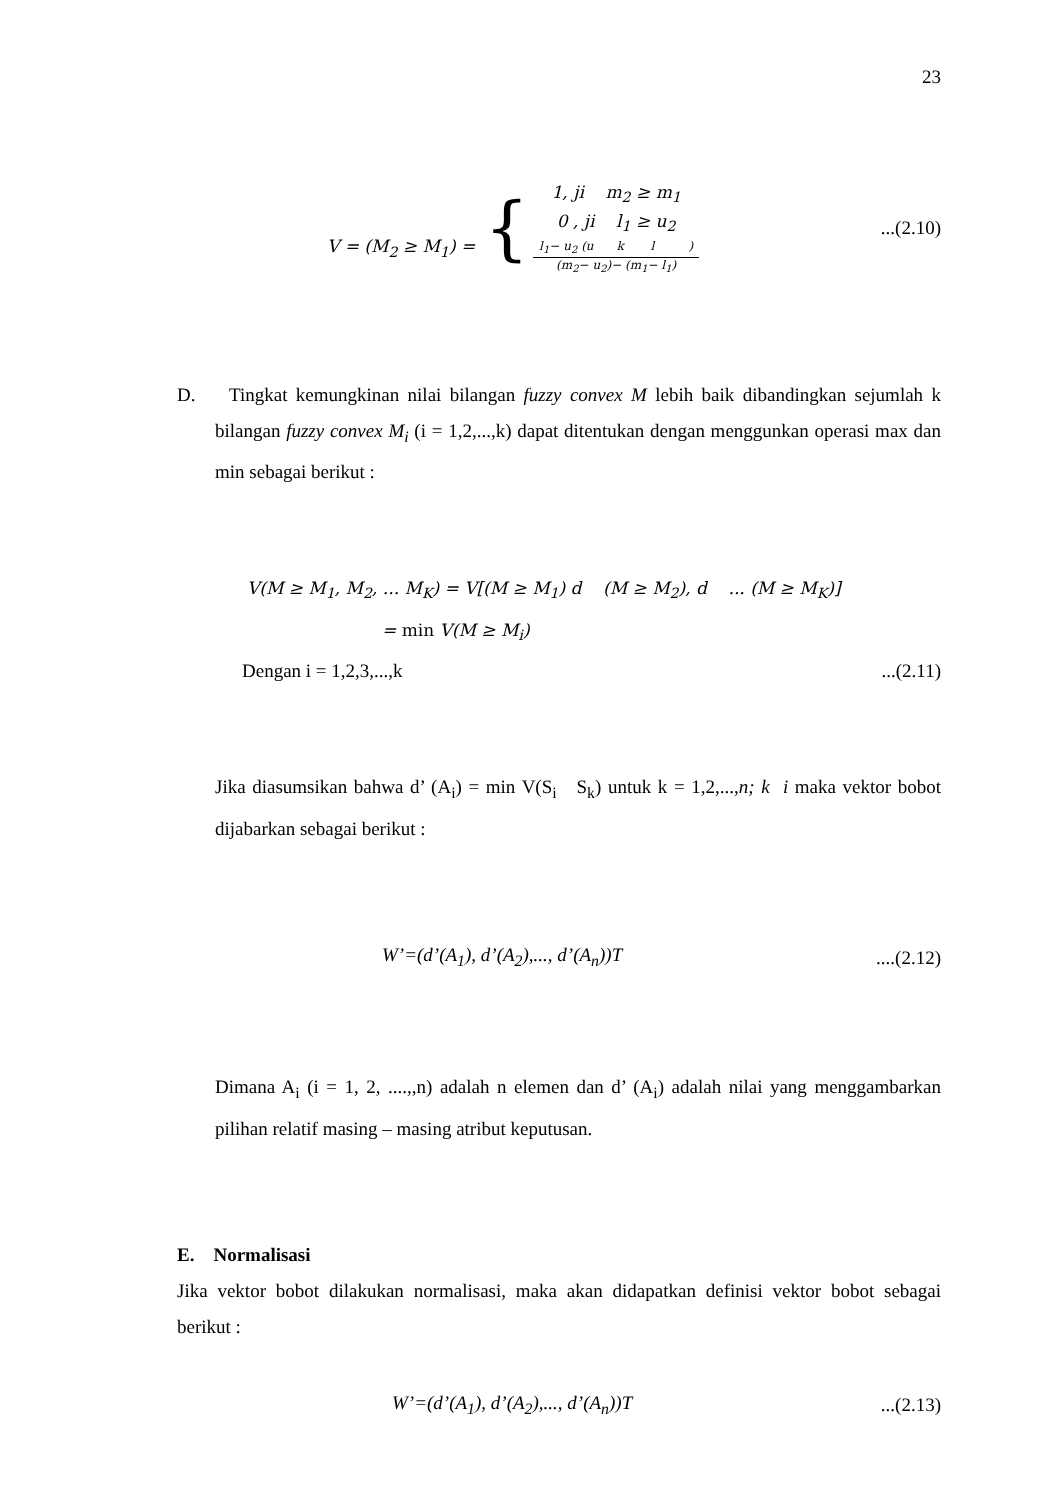23
V = (M<sub>2</sub> ≥ M<sub>1</sub>) = {
1, ji m<sub>2</sub> ≥ m<sub>1</sub>
0 , ji l<sub>1</sub> ≥ u<sub>2</sub>
l<sub>1</sub>− u<sub>2</sub> (u k l )
(m<sub>2</sub>− u<sub>2</sub>)− (m<sub>1</sub>− l<sub>1</sub>)
...(2.10)
D. Tingkat kemungkinan nilai bilangan fuzzy convex M lebih baik dibandingkan sejumlah k bilangan fuzzy convex M<sub>i</sub> (i = 1,2,...,k) dapat ditentukan dengan menggunkan operasi max dan min sebagai berikut :
V(M ≥ M<sub>1</sub>, M<sub>2</sub>, ... M<sub>K</sub>) = V[(M ≥ M<sub>1</sub>) d (M ≥ M<sub>2</sub>), d ... (M ≥ M<sub>K</sub>)]
= min V(M ≥ M<sub>i</sub>)
Dengan i = 1,2,3,...,k...(2.11)
Jika diasumsikan bahwa d’ (A<sub>i</sub>) = min V(S<sub>i</sub> S<sub>k</sub>) untuk k = 1,2,...,n; k i maka vektor bobot dijabarkan sebagai berikut :
W’=(d’(A<sub>1</sub>), d’(A<sub>2</sub>),..., d’(A<sub>n</sub>))T....(2.12)
Dimana A<sub>i</sub> (i = 1, 2, ....,,n) adalah n elemen dan d’ (A<sub>i</sub>) adalah nilai yang menggambarkan pilihan relatif masing – masing atribut keputusan.
E. Normalisasi
Jika vektor bobot dilakukan normalisasi, maka akan didapatkan definisi vektor bobot sebagai berikut :
W’=(d’(A<sub>1</sub>), d’(A<sub>2</sub>),..., d’(A<sub>n</sub>))T...(2.13)